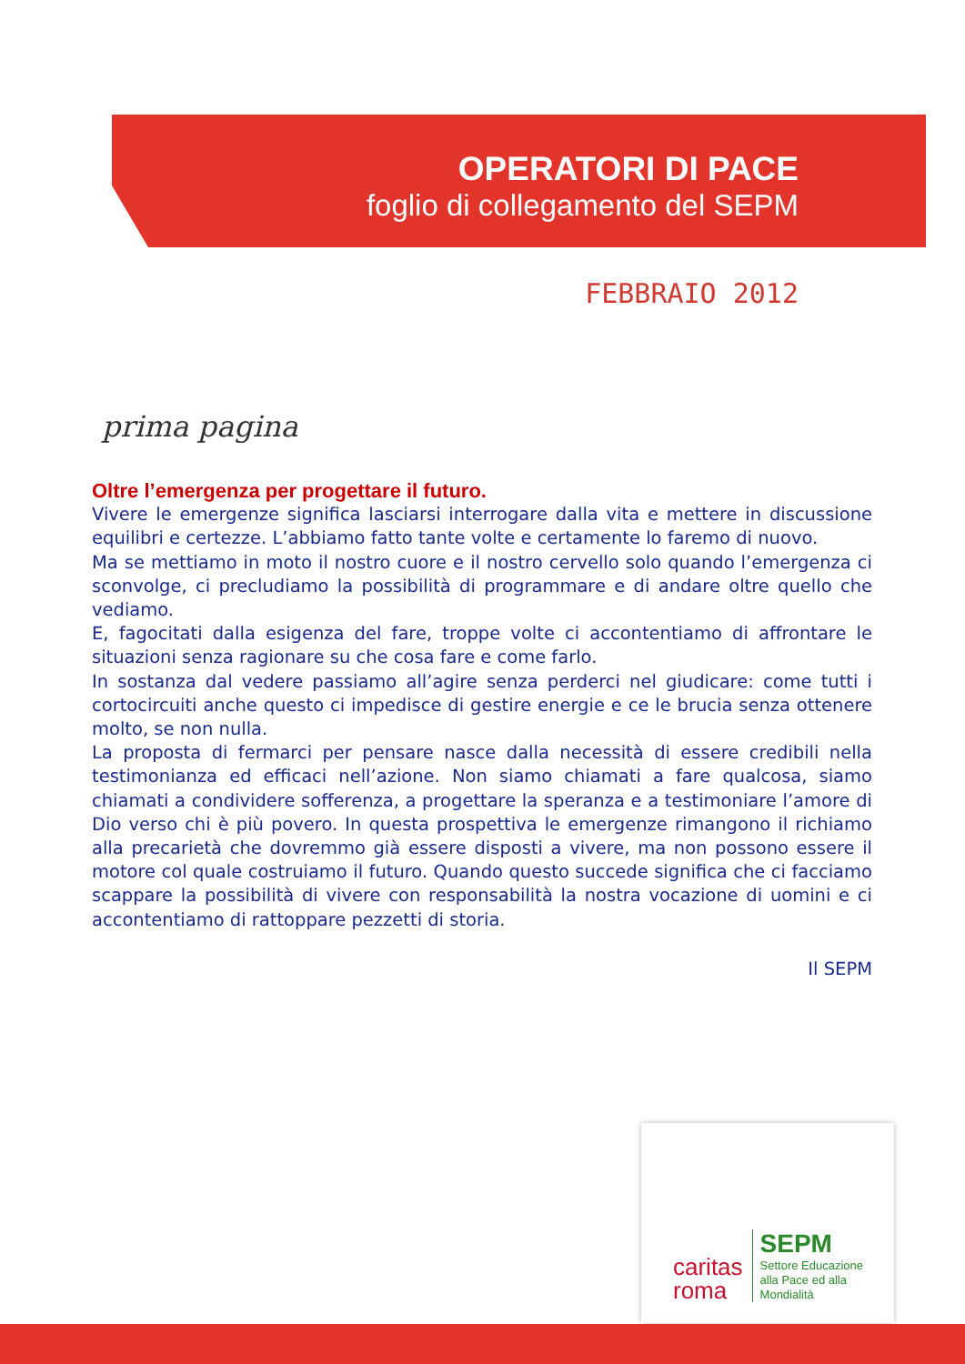OPERATORI DI PACE
foglio di collegamento del SEPM
FEBBRAIO 2012
prima pagina
Oltre l’emergenza per progettare il futuro.
Vivere le emergenze significa lasciarsi interrogare dalla vita e mettere in discussione equilibri e certezze. L’abbiamo fatto tante volte e certamente lo faremo di nuovo.
Ma se mettiamo in moto il nostro cuore e il nostro cervello solo quando l’emergenza ci sconvolge, ci precludiamo la possibilità di programmare e di andare oltre quello che vediamo.
E, fagocitati dalla esigenza del fare, troppe volte ci accontentiamo di affrontare le situazioni senza ragionare su che cosa fare e come farlo.
In sostanza dal vedere passiamo all’agire senza perderci nel giudicare: come tutti i cortocircuiti anche questo ci impedisce di gestire energie e ce le brucia senza ottenere molto, se non nulla.
La proposta di fermarci per pensare nasce dalla necessità di essere credibili nella testimonianza ed efficaci nell’azione. Non siamo chiamati a fare qualcosa, siamo chiamati a condividere sofferenza, a progettare la speranza e a testimoniare l’amore di Dio verso chi è più povero. In questa prospettiva le emergenze rimangono il richiamo alla precarietà che dovremmo già essere disposti a vivere, ma non possono essere il motore col quale costruiamo il futuro. Quando questo succede significa che ci facciamo scappare la possibilità di vivere con responsabilità la nostra vocazione di uomini e ci accontentiamo di rattoppare pezzetti di storia.
Il SEPM
caritas
roma
SEPM
Settore Educazione
alla Pace ed alla
Mondialità